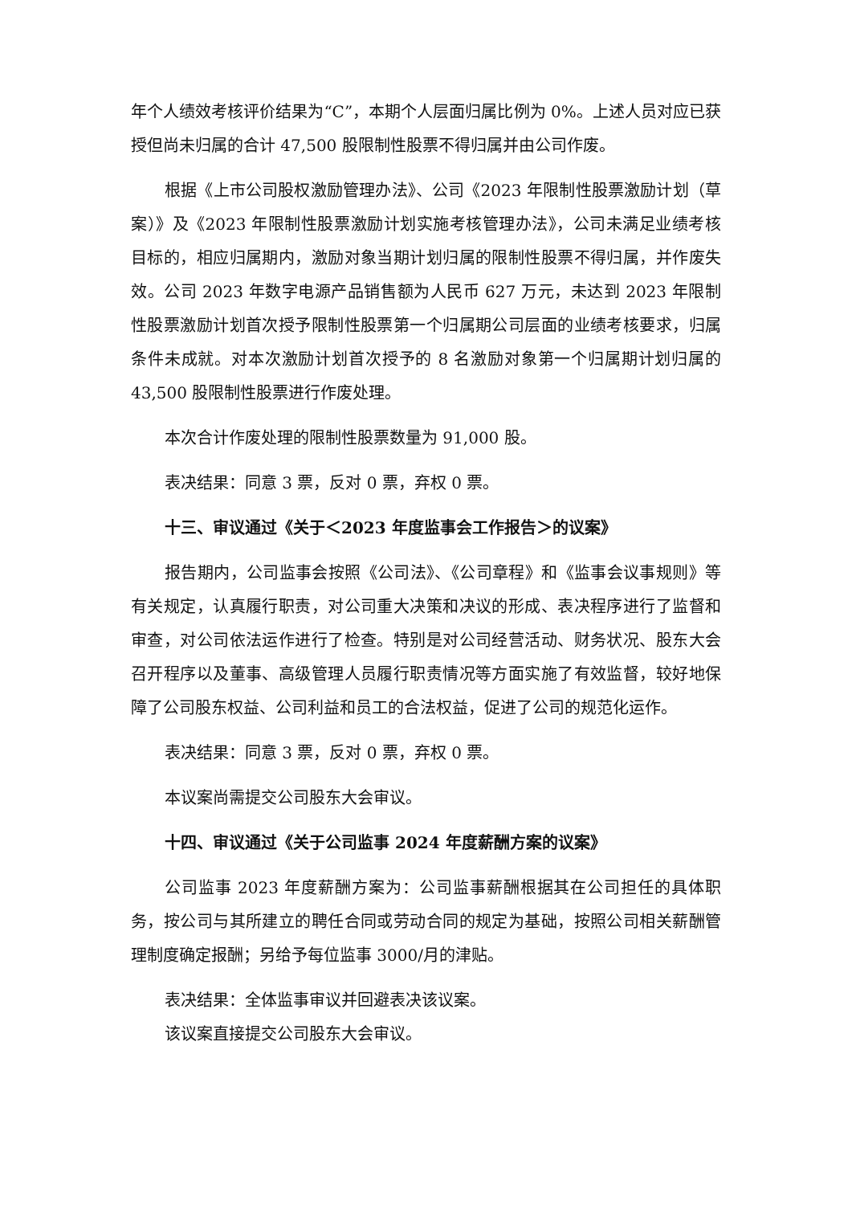年个人绩效考核评价结果为“C”，本期个人层面归属比例为 0%。上述人员对应已获授但尚未归属的合计 47,500 股限制性股票不得归属并由公司作废。
根据《上市公司股权激励管理办法》、公司《2023 年限制性股票激励计划（草案）》及《2023 年限制性股票激励计划实施考核管理办法》，公司未满足业绩考核目标的，相应归属期内，激励对象当期计划归属的限制性股票不得归属，并作废失效。公司 2023 年数字电源产品销售额为人民币 627 万元，未达到 2023 年限制性股票激励计划首次授予限制性股票第一个归属期公司层面的业绩考核要求，归属条件未成就。对本次激励计划首次授予的 8 名激励对象第一个归属期计划归属的 43,500 股限制性股票进行作废处理。
本次合计作废处理的限制性股票数量为 91,000 股。
表决结果：同意 3 票，反对 0 票，弃权 0 票。
十三、审议通过《关于＜2023 年度监事会工作报告＞的议案》
报告期内，公司监事会按照《公司法》、《公司章程》和《监事会议事规则》等有关规定，认真履行职责，对公司重大决策和决议的形成、表决程序进行了监督和审查，对公司依法运作进行了检查。特别是对公司经营活动、财务状况、股东大会召开程序以及董事、高级管理人员履行职责情况等方面实施了有效监督，较好地保障了公司股东权益、公司利益和员工的合法权益，促进了公司的规范化运作。
表决结果：同意 3 票，反对 0 票，弃权 0 票。
本议案尚需提交公司股东大会审议。
十四、审议通过《关于公司监事 2024 年度薪酬方案的议案》
公司监事 2023 年度薪酬方案为：公司监事薪酬根据其在公司担任的具体职务，按公司与其所建立的聘任合同或劳动合同的规定为基础，按照公司相关薪酬管理制度确定报酬；另给予每位监事 3000/月的津贴。
表决结果：全体监事审议并回避表决该议案。
该议案直接提交公司股东大会审议。